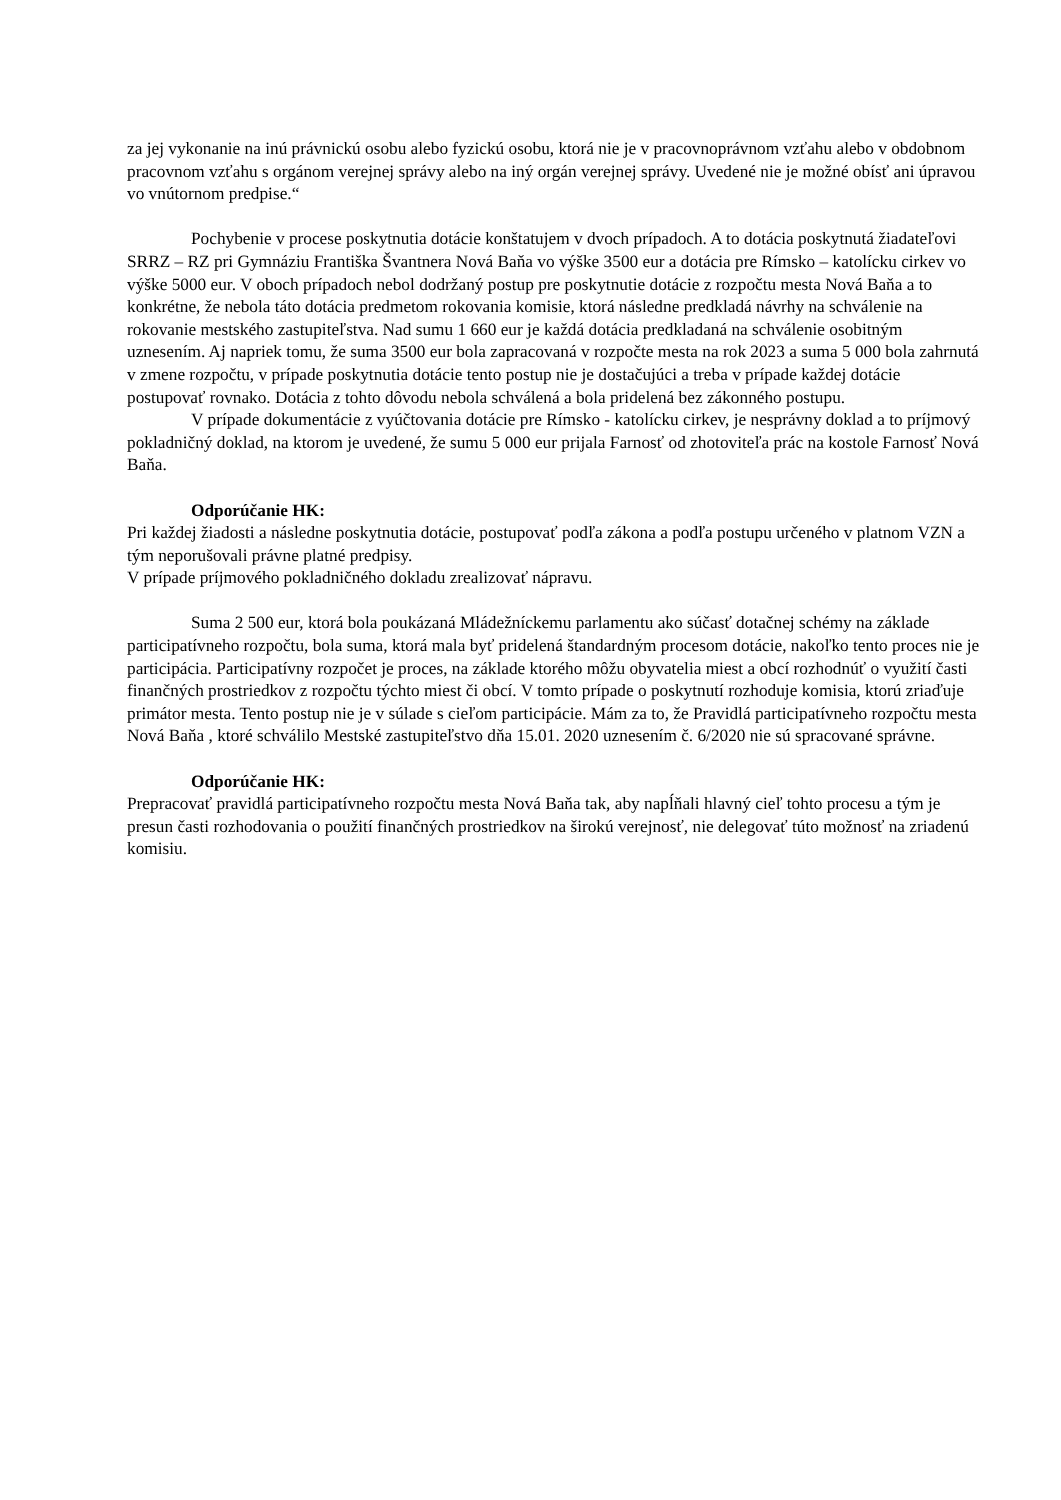za jej vykonanie na inú právnickú osobu alebo fyzickú osobu, ktorá nie je v pracovnoprávnom vzťahu alebo v obdobnom pracovnom vzťahu s orgánom verejnej správy alebo na iný orgán verejnej správy. Uvedené nie je možné obísť ani úpravou vo vnútornom predpise.“
Pochybenie v procese poskytnutia dotácie konštatujem v dvoch prípadoch. A to dotácia poskytnutá žiadateľovi SRRZ – RZ pri Gymnáziu Františka Švantnera Nová Baňa vo výške 3500 eur a dotácia pre Rímsko – katolícku cirkev vo výške 5000 eur. V oboch prípadoch nebol dodržaný postup pre poskytnutie dotácie z rozpočtu mesta Nová Baňa a to konkrétne, že nebola táto dotácia predmetom rokovania komisie, ktorá následne predkladá návrhy na schválenie na rokovanie mestského zastupiteľstva. Nad sumu 1 660 eur je každá dotácia predkladaná na schválenie osobitným uznesením. Aj napriek tomu, že suma 3500 eur bola zapracovaná v rozpočte mesta na rok 2023 a suma 5 000 bola zahrnutá v zmene rozpočtu, v prípade poskytnutia dotácie tento postup nie je dostačujúci a treba v prípade každej dotácie postupovať rovnako. Dotácia z tohto dôvodu nebola schválená a bola pridelená bez zákonného postupu.
V prípade dokumentácie z vyúčtovania dotácie pre Rímsko - katolícku cirkev, je nesprávny doklad a to príjmový pokladničný doklad, na ktorom je uvedené, že sumu 5 000 eur prijala Farnosť od zhotoviteľa prác na kostole Farnosť Nová Baňa.
Odporúčanie HK:
Pri každej žiadosti a následne poskytnutia dotácie, postupovať podľa zákona a podľa postupu určeného v platnom VZN a tým neporušovali právne platné predpisy.
V prípade príjmového pokladničného dokladu zrealizovať nápravu.
Suma 2 500 eur, ktorá bola poukázaná Mládežníckemu parlamentu ako súčasť dotačnej schémy na základe participatívneho rozpočtu, bola suma, ktorá mala byť pridelená štandardným procesom dotácie, nakoľko tento proces nie je participácia. Participatívny rozpočet je proces, na základe ktorého môžu obyvatelia miest a obcí rozhodnúť o využití časti finančných prostriedkov z rozpočtu týchto miest či obcí. V tomto prípade o poskytnutí rozhoduje komisia, ktorú zriaďuje primátor mesta. Tento postup nie je v súlade s cieľom participácie. Mám za to, že Pravidlá participatívneho rozpočtu mesta Nová Baňa , ktoré schválilo Mestské zastupiteľstvo dňa 15.01. 2020 uznesením č. 6/2020 nie sú spracované správne.
Odporúčanie HK:
Prepracovať pravidlá participatívneho rozpočtu mesta Nová Baňa tak, aby napĺňali hlavný cieľ tohto procesu a tým je presun časti rozhodovania o použití finančných prostriedkov na širokú verejnosť, nie delegovať túto možnosť na zriadenú komisiu.